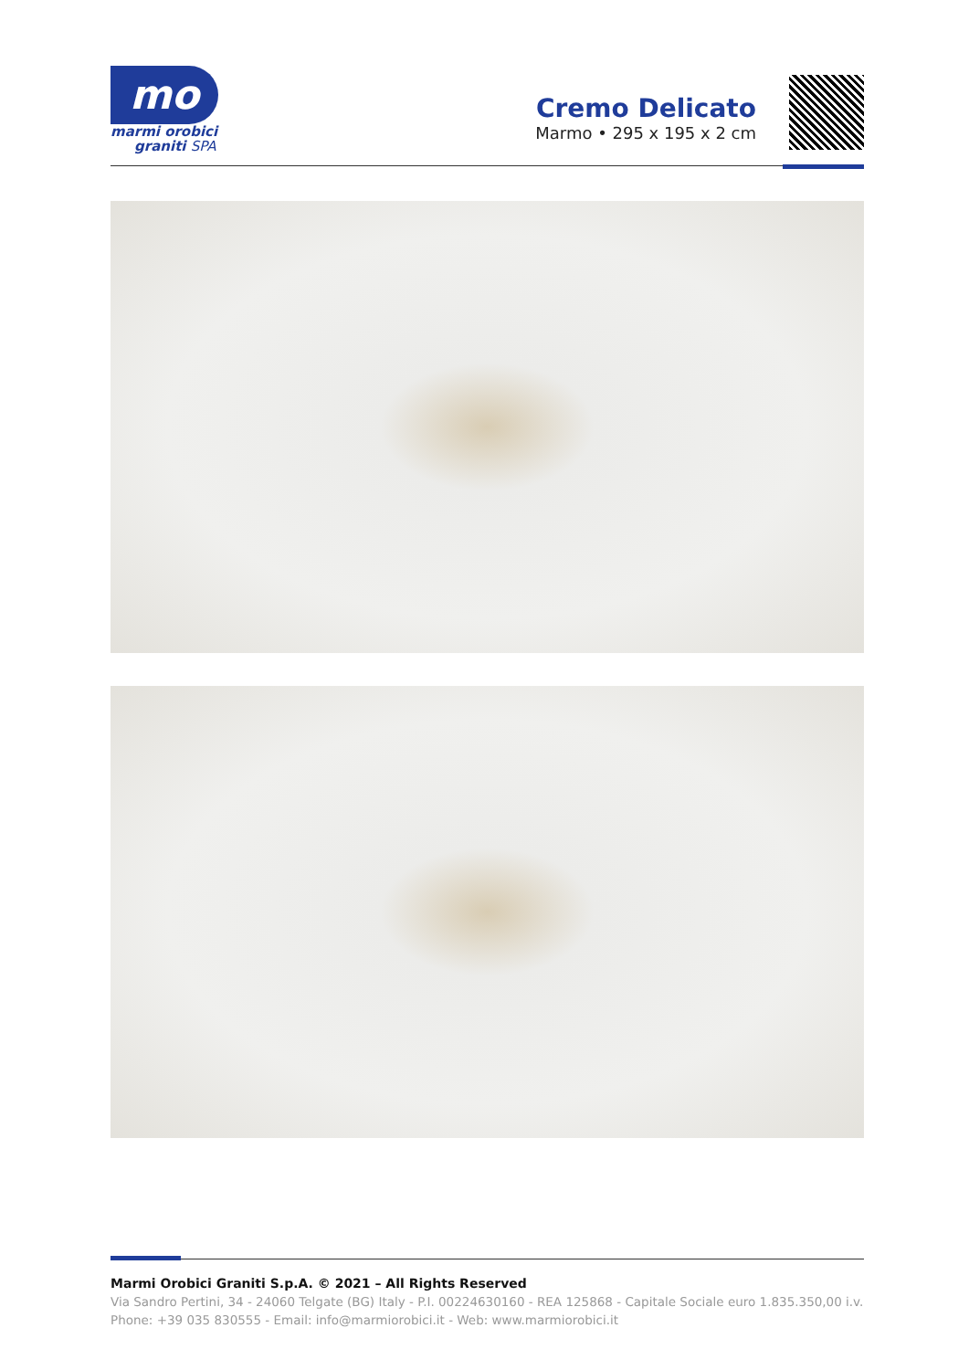mo
marmi orobici
graniti SPA
Cremo Delicato
Marmo • 295 x 195 x 2 cm
Marmi Orobici Graniti S.p.A. © 2021 – All Rights Reserved
Via Sandro Pertini, 34 - 24060 Telgate (BG) Italy - P.I. 00224630160 - REA 125868 - Capitale Sociale euro 1.835.350,00 i.v.
Phone: +39 035 830555 - Email: info@marmiorobici.it - Web: www.marmiorobici.it